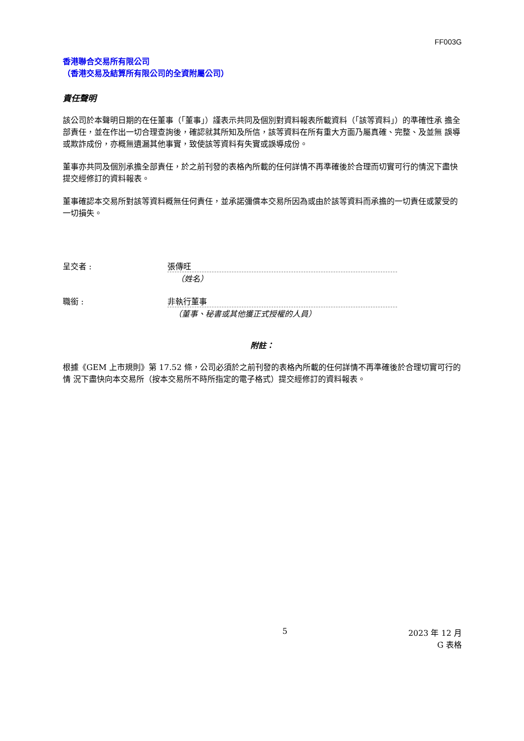FF003G
香港聯合交易所有限公司
（香港交易及結算所有限公司的全資附屬公司）
責任聲明
該公司於本聲明日期的在任董事（「董事」）謹表示共同及個別對資料報表所載資料（「該等資料」）的準確性承 擔全部責任，並在作出一切合理查詢後，確認就其所知及所信，該等資料在所有重大方面乃屬真確、完整、及並無 誤導或欺詐成份，亦概無遺漏其他事實，致使該等資料有失實或誤導成份。
董事亦共同及個別承擔全部責任，於之前刊發的表格內所載的任何詳情不再準確後於合理而切實可行的情況下盡快 提交經修訂的資料報表。
董事確認本交易所對該等資料概無任何責任，並承諾彌償本交易所因為或由於該等資料而承擔的一切責任或蒙受的 一切損失。
呈交者 : 張傳旺
（姓名）
職銜 : 非執行董事
（董事、秘書或其他獲正式授權的人員）
附註：
根據《GEM 上市規則》第 17.52 條，公司必須於之前刊發的表格內所載的任何詳情不再準確後於合理切實可行的情 況下盡快向本交易所（按本交易所不時所指定的電子格式）提交經修訂的資料報表。
5 2023 年 12 月
G 表格